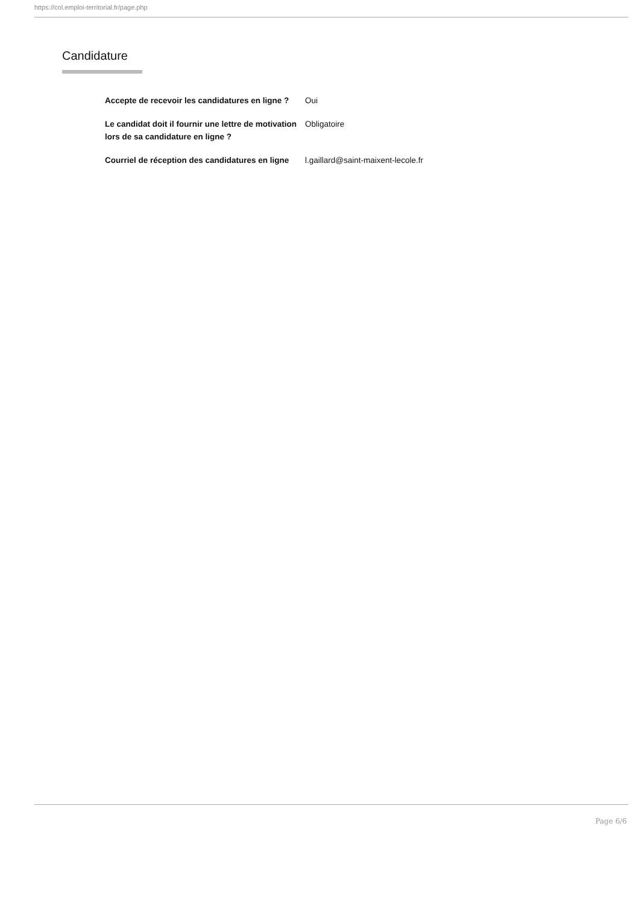https://col.emploi-territorial.fr/page.php
Candidature
| Accepte de recevoir les candidatures en ligne ? | Oui |
| Le candidat doit il fournir une lettre de motivation lors de sa candidature en ligne ? | Obligatoire |
| Courriel de réception des candidatures en ligne | l.gaillard@saint-maixent-lecole.fr |
Page 6/6